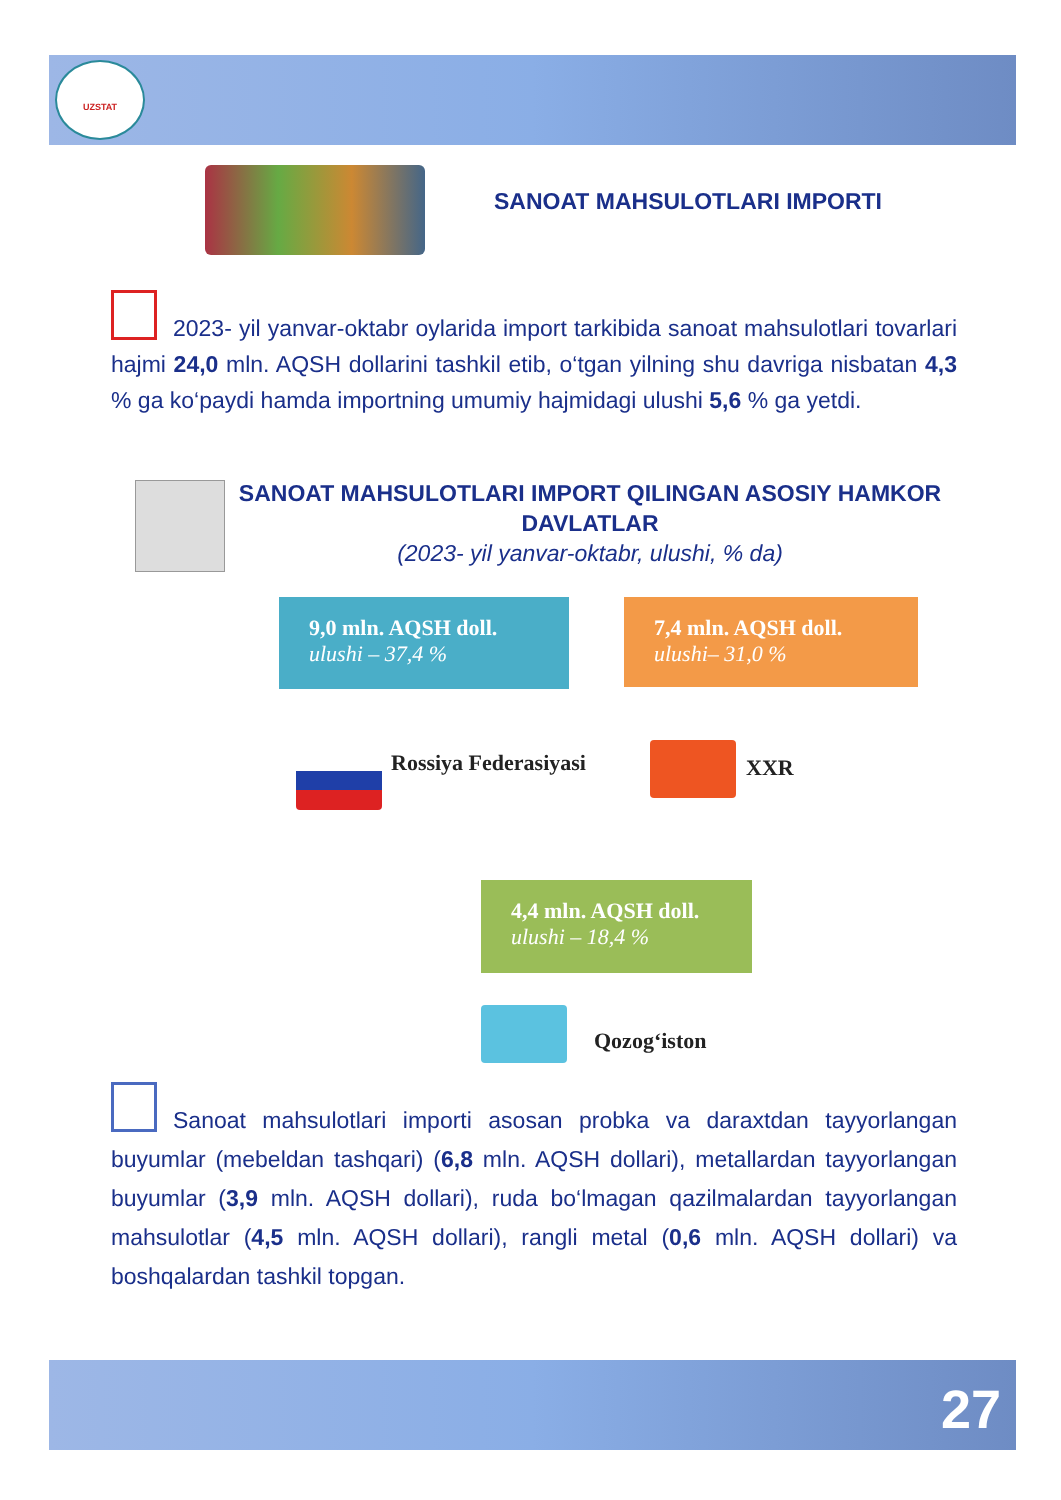UZSTAT
SANOAT MAHSULOTLARI IMPORTI
2023- yil yanvar-oktabr oylarida import tarkibida sanoat mahsulotlari tovarlari hajmi 24,0 mln. AQSH dollarini tashkil etib, o‘tgan yilning shu davriga nisbatan 4,3 % ga ko‘paydi hamda importning umumiy hajmidagi ulushi 5,6 % ga yetdi.
SANOAT MAHSULOTLARI IMPORT QILINGAN ASOSIY HAMKOR DAVLATLAR
(2023- yil yanvar-oktabr, ulushi, % da)
9,0 mln. AQSH doll.
ulushi – 37,4 %
7,4 mln. AQSH doll.
ulushi– 31,0 %
Rossiya Federasiyasi XXR
4,4 mln. AQSH doll.
ulushi – 18,4 %
Qozog‘iston
Sanoat mahsulotlari importi asosan probka va daraxtdan tayyorlangan buyumlar (mebeldan tashqari) (6,8 mln. AQSH dollari), metallardan tayyorlangan buyumlar (3,9 mln. AQSH dollari), ruda bo‘lmagan qazilmalardan tayyorlangan mahsulotlar (4,5 mln. AQSH dollari), rangli metal (0,6 mln. AQSH dollari) va boshqalardan tashkil topgan.
27